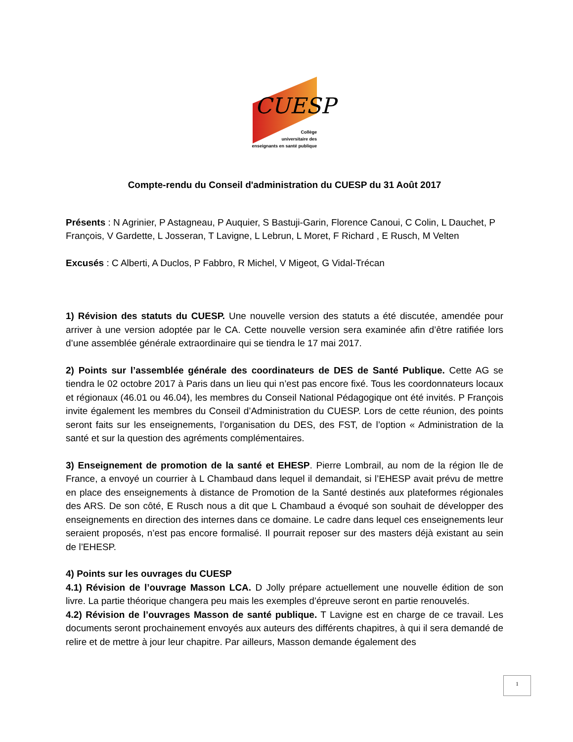CUESP
Collège
universitaire des
enseignants en santé publique
Compte-rendu du Conseil d'administration du CUESP du 31 Août 2017
Présents : N Agrinier, P Astagneau, P Auquier, S Bastuji-Garin, Florence Canoui, C Colin, L Dauchet, P François, V Gardette, L Josseran, T Lavigne, L Lebrun, L Moret, F Richard , E Rusch, M Velten
Excusés : C Alberti, A Duclos, P Fabbro, R Michel, V Migeot, G Vidal-Trécan
1) Révision des statuts du CUESP. Une nouvelle version des statuts a été discutée, amendée pour arriver à une version adoptée par le CA. Cette nouvelle version sera examinée afin d’être ratifiée lors d’une assemblée générale extraordinaire qui se tiendra le 17 mai 2017.
2) Points sur l’assemblée générale des coordinateurs de DES de Santé Publique. Cette AG se tiendra le 02 octobre 2017 à Paris dans un lieu qui n’est pas encore fixé. Tous les coordonnateurs locaux et régionaux (46.01 ou 46.04), les membres du Conseil National Pédagogique ont été invités. P François invite également les membres du Conseil d’Administration du CUESP. Lors de cette réunion, des points seront faits sur les enseignements, l’organisation du DES, des FST, de l’option « Administration de la santé et sur la question des agréments complémentaires.
3) Enseignement de promotion de la santé et EHESP. Pierre Lombrail, au nom de la région Ile de France, a envoyé un courrier à L Chambaud dans lequel il demandait, si l’EHESP avait prévu de mettre en place des enseignements à distance de Promotion de la Santé destinés aux plateformes régionales des ARS. De son côté, E Rusch nous a dit que L Chambaud a évoqué son souhait de développer des enseignements en direction des internes dans ce domaine. Le cadre dans lequel ces enseignements leur seraient proposés, n’est pas encore formalisé. Il pourrait reposer sur des masters déjà existant au sein de l’EHESP.
4) Points sur les ouvrages du CUESP
4.1) Révision de l’ouvrage Masson LCA. D Jolly prépare actuellement une nouvelle édition de son livre. La partie théorique changera peu mais les exemples d’épreuve seront en partie renouvelés.
4.2) Révision de l’ouvrages Masson de santé publique. T Lavigne est en charge de ce travail. Les documents seront prochainement envoyés aux auteurs des différents chapitres, à qui il sera demandé de relire et de mettre à jour leur chapitre. Par ailleurs, Masson demande également des
1